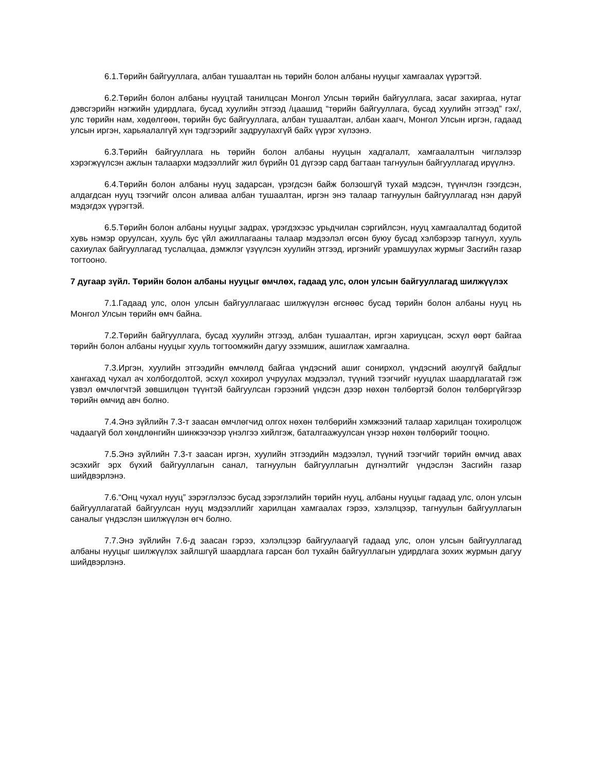6.1.Төрийн байгууллага, албан тушаалтан нь төрийн болон албаны нууцыг хамгаалах үүрэгтэй.
6.2.Төрийн болон албаны нууцтай танилцсан Монгол Улсын төрийн байгууллага, засаг захиргаа, нутаг дэвсгэрийн нэгжийн удирдлага, бусад хуулийн этгээд /цаашид “төрийн байгууллага, бусад хуулийн этгээд” гэх/, улс төрийн нам, хөдөлгөөн, төрийн бус байгууллага, албан тушаалтан, албан хаагч, Монгол Улсын иргэн, гадаад улсын иргэн, харьяалалгүй хүн тэдгээрийг задруулахгүй байх үүрэг хүлээнэ.
6.3.Төрийн байгууллага нь төрийн болон албаны нууцын хадгалалт, хамгаалалтын чиглэлээр хэрэгжүүлсэн ажлын талаархи мэдээллийг жил бүрийн 01 дүгээр сард багтаан тагнуулын байгууллагад ирүүлнэ.
6.4.Төрийн болон албаны нууц задарсан, үрэгдсэн байж болзошгүй тухай мэдсэн, түүнчлэн гээгдсэн, алдагдсан нууц тээгчийг олсон аливаа албан тушаалтан, иргэн энэ талаар тагнуулын байгууллагад нэн даруй мэдэгдэх үүрэгтэй.
6.5.Төрийн болон албаны нууцыг задрах, үрэгдэхээс урьдчилан сэргийлсэн, нууц хамгаалалтад бодитой хувь нэмэр оруулсан, хууль бус үйл ажиллагааны талаар мэдээлэл өгсөн буюу бусад хэлбэрээр тагнуул, хууль сахиулах байгууллагад туслалцаа, дэмжлэг үзүүлсэн хуулийн этгээд, иргэнийг урамшуулах журмыг Засгийн газар тогтооно.
7 дугаар зүйл. Төрийн болон албаны нууцыг өмчлөх, гадаад улс, олон улсын байгууллагад шилжүүлэх
7.1.Гадаад улс, олон улсын байгууллагаас шилжүүлэн өгснөөс бусад төрийн болон албаны нууц нь Монгол Улсын төрийн өмч байна.
7.2.Төрийн байгууллага, бусад хуулийн этгээд, албан тушаалтан, иргэн хариуцсан, эсхүл өөрт байгаа төрийн болон албаны нууцыг хууль тогтоомжийн дагуу эзэмшиж, ашиглаж хамгаална.
7.3.Иргэн, хуулийн этгээдийн өмчлөлд байгаа үндэсний ашиг сонирхол, үндэсний аюулгүй байдлыг хангахад чухал ач холбогдолтой, эсхүл хохирол учруулах мэдээлэл, түүний тээгчийг нууцлах шаардлагатай гэж үзвэл өмчлөгчтэй зөвшилцөн түүнтэй байгуулсан гэрээний үндсэн дээр нөхөн төлбөртэй болон төлбөргүйгээр төрийн өмчид авч болно.
7.4.Энэ зүйлийн 7.3-т заасан өмчлөгчид олгох нөхөн төлбөрийн хэмжээний талаар харилцан тохиролцож чадаагүй бол хөндлөнгийн шинжээчээр үнэлгээ хийлгэж, баталгаажуулсан үнээр нөхөн төлбөрийг тооцно.
7.5.Энэ зүйлийн 7.3-т заасан иргэн, хуулийн этгээдийн мэдээлэл, түүний тээгчийг төрийн өмчид авах эсэхийг эрх бүхий байгууллагын санал, тагнуулын байгууллагын дүгнэлтийг үндэслэн Засгийн газар шийдвэрлэнэ.
7.6.“Онц чухал нууц” зэрэглэлээс бусад зэрэглэлийн төрийн нууц, албаны нууцыг гадаад улс, олон улсын байгууллагатай байгуулсан нууц мэдээллийг харилцан хамгаалах гэрээ, хэлэлцээр, тагнуулын байгууллагын саналыг үндэслэн шилжүүлэн өгч болно.
7.7.Энэ зүйлийн 7.6-д заасан гэрээ, хэлэлцээр байгуулаагүй гадаад улс, олон улсын байгууллагад албаны нууцыг шилжүүлэх зайлшгүй шаардлага гарсан бол тухайн байгууллагын удирдлага зохих журмын дагуу шийдвэрлэнэ.